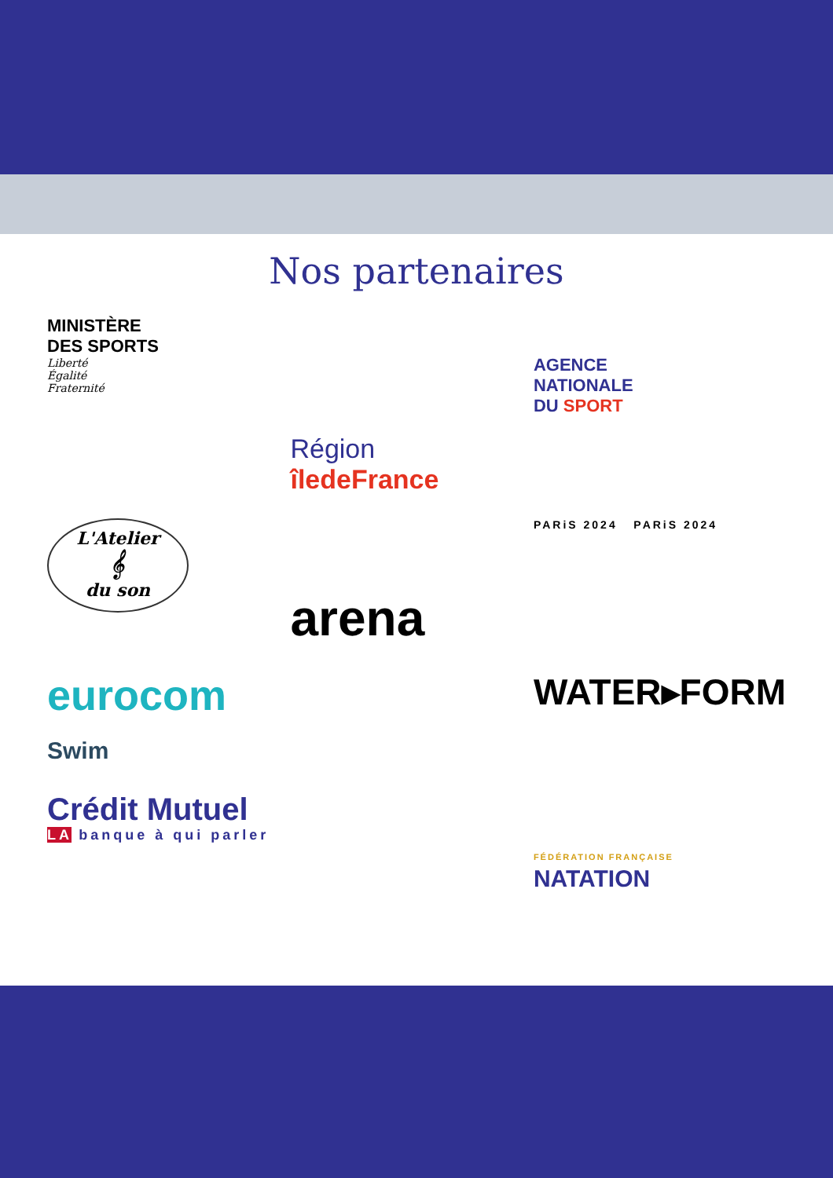Nos partenaires
MINISTÈRE
DES SPORTS
Liberté
Égalité
Fraternité
Région
îledeFrance
AGENCE
NATIONALE
DU SPORT
L'Atelier
𝄞
du son
arena
PARiS 2024 PARiS 2024
eurocom
Swim
WATER▸FORM
Crédit Mutuel
LA banque à qui parler
FÉDÉRATION FRANÇAISE
NATATION